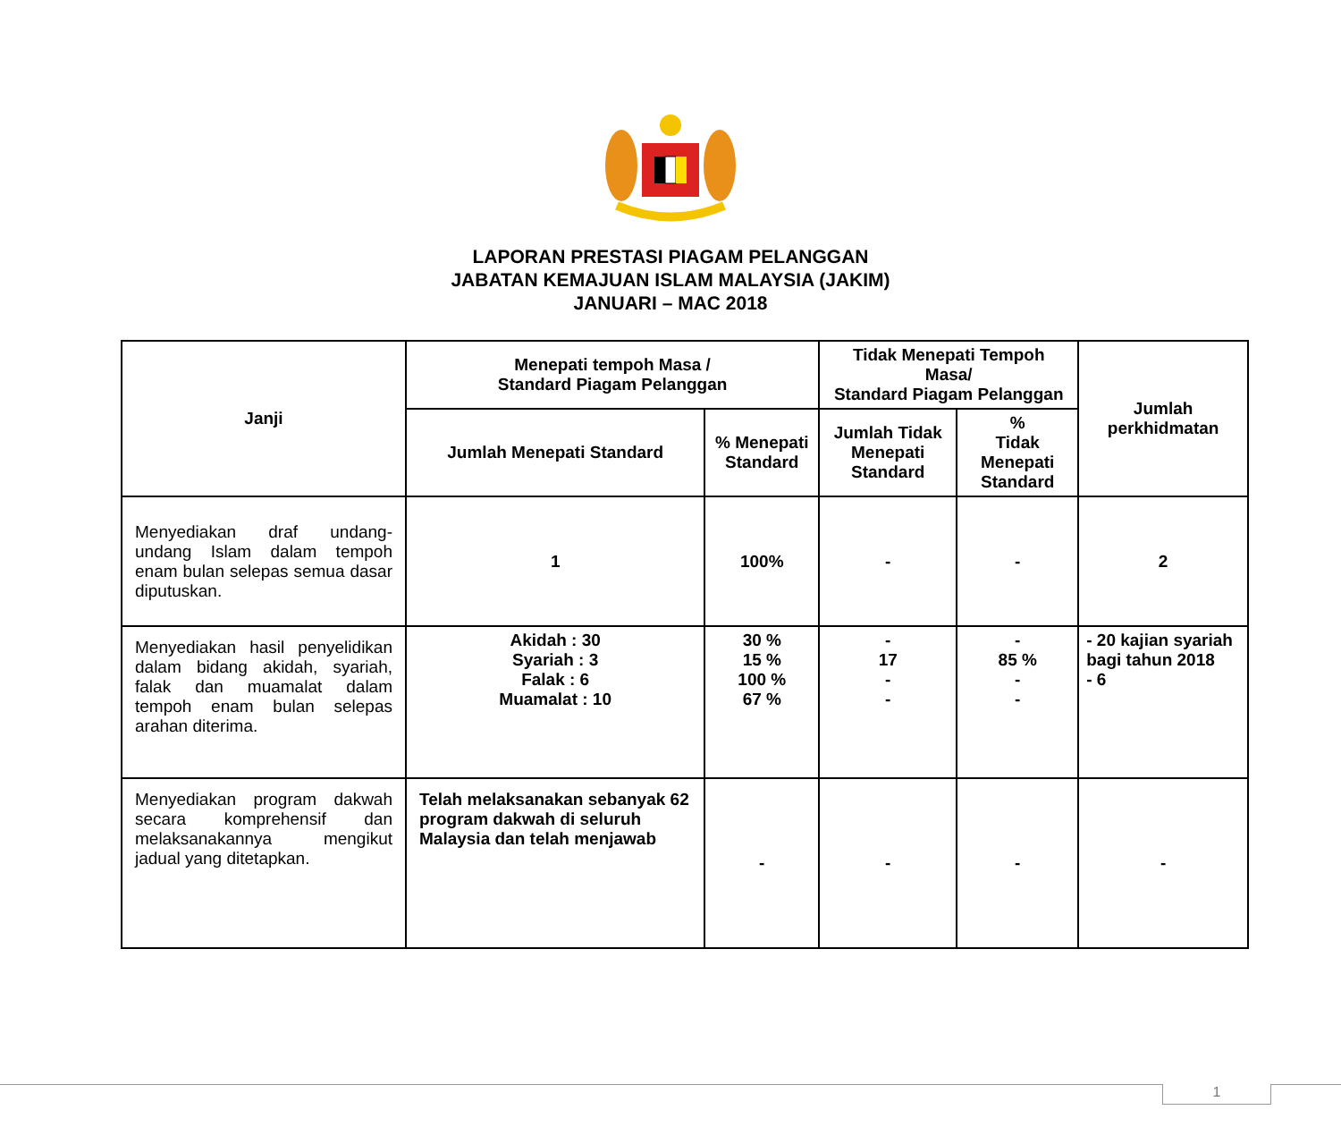LAPORAN PRESTASI PIAGAM PELANGGAN
JABATAN KEMAJUAN ISLAM MALAYSIA (JAKIM)
JANUARI – MAC 2018
| Janji | Menepati tempoh Masa / Standard Piagam Pelanggan | | Tidak Menepati Tempoh Masa/ Standard Piagam Pelanggan | | Jumlah perkhidmatan |
| --- | --- | --- | --- | --- | --- |
| | Jumlah Menepati Standard | % Menepati Standard | Jumlah Tidak Menepati Standard | % Tidak Menepati Standard | |
| Menyediakan draf undang-undang Islam dalam tempoh enam bulan selepas semua dasar diputuskan. | 1 | 100% | - | - | 2 |
| Menyediakan hasil penyelidikan dalam bidang akidah, syariah, falak dan muamalat dalam tempoh enam bulan selepas arahan diterima. | Akidah : 30 Syariah : 3 Falak : 6 Muamalat : 10 | 30 % 15 % 100 % 67 % | - 17 - - | - 85 % - - | - 20 kajian syariah bagi tahun 2018 - 6 |
| Menyediakan program dakwah secara komprehensif dan melaksanakannya mengikut jadual yang ditetapkan. | Telah melaksanakan sebanyak 62 program dakwah di seluruh Malaysia dan telah menjawab | - | - | - | - |
1